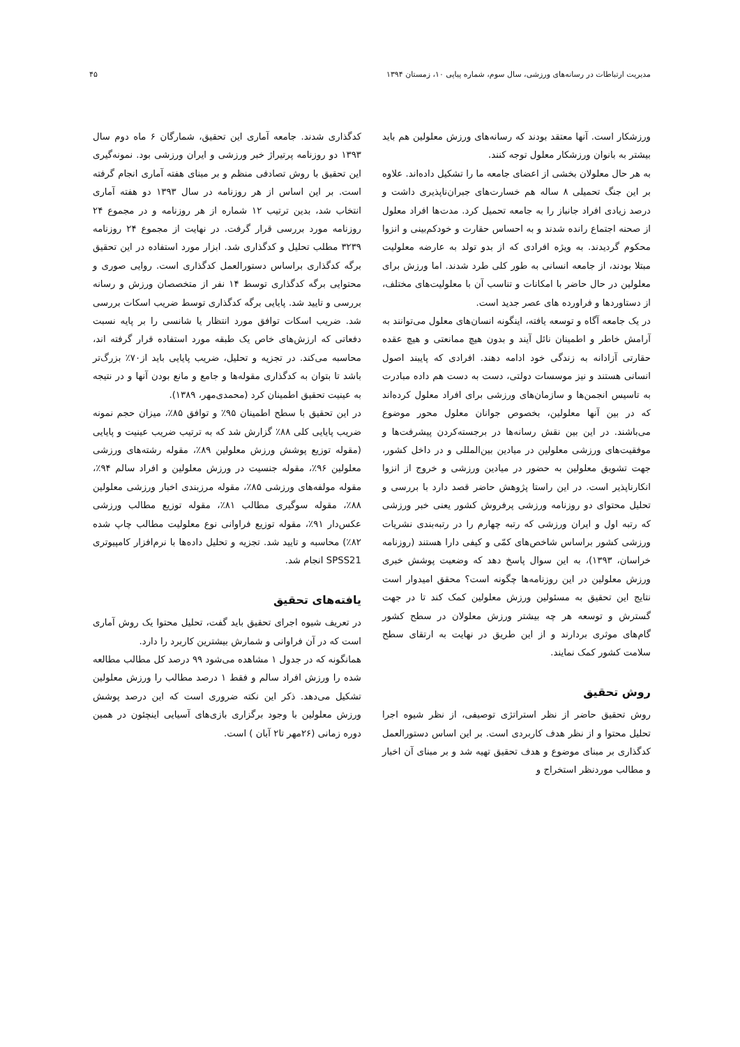مدیریت ارتباطات در رسانه‌های ورزشی، سال سوم، شماره پیاپی ۱۰، زمستان ۱۳۹۴ ۴۵
ورزشکار است. آنها معتقد بودند که رسانه‌های ورزش معلولین هم باید بیشتر به بانوان ورزشکار معلول توجه کنند.
به هر حال معلولان بخشی از اعضای جامعه ما را تشکیل داده‌اند. علاوه بر این جنگ تحمیلی ۸ ساله هم خسارت‌های جبران‌ناپذیری داشت و درصد زیادی افراد جانباز را به جامعه تحمیل کرد. مدت‌ها افراد معلول از صحنه اجتماع رانده شدند و به احساس حقارت و خودکم‌بینی و انزوا محکوم گردیدند. به ویژه افرادی که از بدو تولد به عارضه معلولیت مبتلا بودند، از جامعه انسانی به طور کلی طرد شدند. اما ورزش برای معلولین در حال حاضر با امکانات و تناسب آن با معلولیت‌های مختلف، از دستاوردها و فراورده های عصر جدید است.
در یک جامعه آگاه و توسعه یافته، اینگونه انسان‌های معلول می‌توانند به آرامش خاطر و اطمینان نائل آیند و بدون هیچ ممانعتی و هیچ عقده حقارتی آزادانه به زندگی خود ادامه دهند. افرادی که پایبند اصول انسانی هستند و نیز موسسات دولتی، دست به دست هم داده مبادرت به تاسیس انجمن‌ها و سازمان‌های ورزشی برای افراد معلول کرده‌اند که در بین آنها معلولین، بخصوص جوانان معلول محور موضوع می‌باشند. در این بین نقش رسانه‌ها در برجسته‌کردن پیشرفت‌ها و موفقیت‌های ورزشی معلولین در میادین بین‌المللی و در داخل کشور، جهت تشویق معلولین به حضور در میادین ورزشی و خروج از انزوا انکارناپذیر است. در این راستا پژوهش حاضر قصد دارد با بررسی و تحلیل محتوای دو روزنامه ورزشی پرفروش کشور یعنی خبر ورزشی که رتبه اول و ایران ورزشی که رتبه چهارم را در رتبه‌بندی نشریات ورزشی کشور براساس شاخص‌های کمّی و کیفی دارا هستند (روزنامه خراسان، ۱۳۹۳)، به این سوال پاسخ دهد که وضعیت پوشش خبری ورزش معلولین در این روزنامه‌ها چگونه است؟ محقق امیدوار است نتایج این تحقیق به مسئولین ورزش معلولین کمک کند تا در جهت گسترش و توسعه هر چه بیشتر ورزش معلولان در سطح کشور گام‌های موثری بردارند و از این طریق در نهایت به ارتقای سطح سلامت کشور کمک نمایند.
روش تحقیق
روش تحقیق حاضر از نظر استراتژی توصیفی، از نظر شیوه اجرا تحلیل محتوا و از نظر هدف کاربردی است. بر این اساس دستورالعمل کدگذاری بر مبنای موضوع و هدف تحقیق تهیه شد و بر مبنای آن اخبار و مطالب موردنظر استخراج و
کدگذاری شدند. جامعه آماری این تحقیق، شمارگان ۶ ماه دوم سال ۱۳۹۳ دو روزنامه پرتیراژ خبر ورزشی و ایران ورزشی بود. نمونه‌گیری این تحقیق با روش تصادفی منظم و بر مبنای هفته آماری انجام گرفته است. بر این اساس از هر روزنامه در سال ۱۳۹۳ دو هفته آماری انتخاب شد، بدین ترتیب ۱۲ شماره از هر روزنامه و در مجموع ۲۴ روزنامه مورد بررسی قرار گرفت. در نهایت از مجموع ۲۴ روزنامه ۳۲۳۹ مطلب تحلیل و کدگذاری شد. ابزار مورد استفاده در این تحقیق برگه کدگذاری براساس دستورالعمل کدگذاری است. روایی صوری و محتوایی برگه کدگذاری توسط ۱۴ نفر از متخصصان ورزش و رسانه بررسی و تایید شد. پایایی برگه کدگذاری توسط ضریب اسکات بررسی شد. ضریب اسکات توافق مورد انتظار یا شانسی را بر پایه نسبت دفعاتی که ارزش‌های خاص یک طبقه مورد استفاده قرار گرفته اند، محاسبه می‌کند. در تجزیه و تحلیل، ضریب پایایی باید از۷۰٪ بزرگ‌تر باشد تا بتوان به کدگذاری مقوله‌ها و جامع و مانع بودن آنها و در نتیجه به عینیت تحقیق اطمینان کرد (محمدی‌مهر، ۱۳۸۹).
در این تحقیق با سطح اطمینان ۹۵٪ و توافق ۸۵٪، میزان حجم نمونه ضریب پایایی کلی ۸۸٪ گزارش شد که به ترتیب ضریب عینیت و پایایی (مقوله توزیع پوشش ورزش معلولین ۸۹٪، مقوله رشته‌های ورزشی معلولین ۹۶٪، مقوله جنسیت در ورزش معلولین و افراد سالم ۹۴٪، مقوله مولفه‌های ورزشی ۸۵٪، مقوله مرزبندی اخبار ورزشی معلولین ۸۸٪، مقوله سوگیری مطالب ۸۱٪، مقوله توزیع مطالب ورزشی عکس‌دار ۹۱٪، مقوله توزیع فراوانی نوع معلولیت مطالب چاپ شده ۸۲٪) محاسبه و تایید شد. تجزیه و تحلیل داده‌ها با نرم‌افزار کامپیوتری SPSS21 انجام شد.
یافته‌های تحقیق
در تعریف شیوه اجرای تحقیق باید گفت، تحلیل محتوا یک روش آماری است که در آن فراوانی و شمارش بیشترین کاربرد را دارد.
همانگونه که در جدول ۱ مشاهده می‌شود ۹۹ درصد کل مطالب مطالعه شده را ورزش افراد سالم و فقط ۱ درصد مطالب را ورزش معلولین تشکیل می‌دهد. ذکر این نکته ضروری است که این درصد پوشش ورزش معلولین با وجود برگزاری بازی‌های آسیایی اینچئون در همین دوره زمانی (۲۶مهر تا۲ آبان ) است.